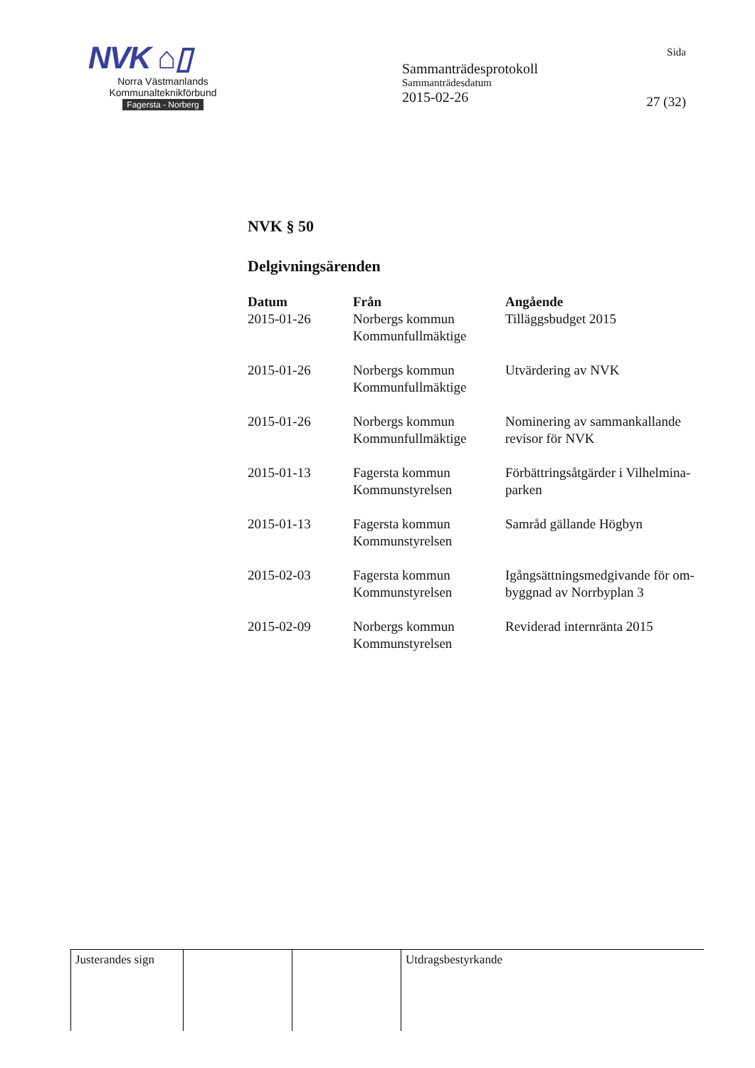NVK ⌂▯
Norra Västmanlands
Kommunalteknikförbund
Fagersta - Norberg
Sammanträdesprotokoll
Sammanträdesdatum
2015-02-26
Sida
27 (32)
NVK § 50
Delgivningsärenden
| Datum | Från | Angående |
| --- | --- | --- |
| 2015-01-26 | Norbergs kommun Kommunfullmäktige | Tilläggsbudget 2015 |
| 2015-01-26 | Norbergs kommun Kommunfullmäktige | Utvärdering av NVK |
| 2015-01-26 | Norbergs kommun Kommunfullmäktige | Nominering av sammankallande revisor för NVK |
| 2015-01-13 | Fagersta kommun Kommunstyrelsen | Förbättringsåtgärder i Vilhelmina- parken |
| 2015-01-13 | Fagersta kommun Kommunstyrelsen | Samråd gällande Högbyn |
| 2015-02-03 | Fagersta kommun Kommunstyrelsen | Igångsättningsmedgivande för om- byggnad av Norrbyplan 3 |
| 2015-02-09 | Norbergs kommun Kommunstyrelsen | Reviderad internränta 2015 |
| Justerandes sign | | | Utdragsbestyrkande |